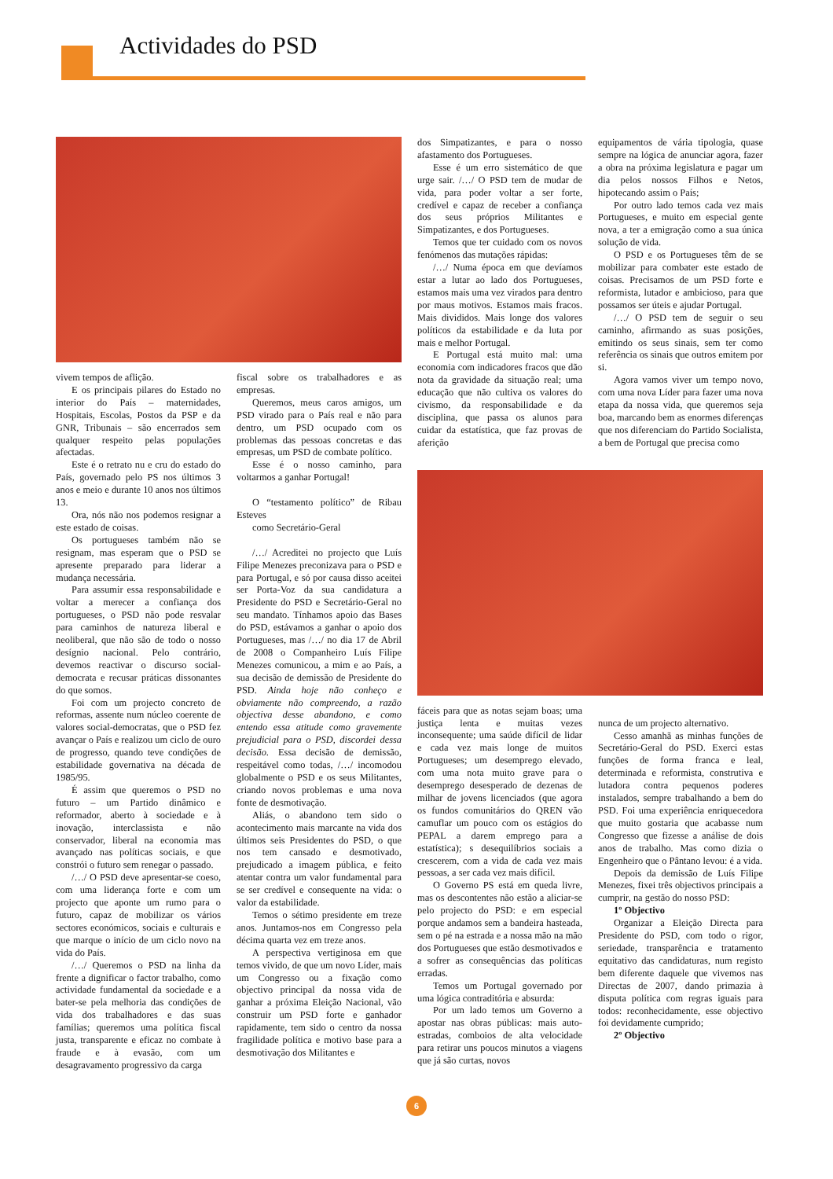Actividades do PSD
vivem tempos de aflição.
E os principais pilares do Estado no interior do País – maternidades, Hospitais, Escolas, Postos da PSP e da GNR, Tribunais – são encerrados sem qualquer respeito pelas populações afectadas.
Este é o retrato nu e cru do estado do País, governado pelo PS nos últimos 3 anos e meio e durante 10 anos nos últimos 13.
Ora, nós não nos podemos resignar a este estado de coisas.
Os portugueses também não se resignam, mas esperam que o PSD se apresente preparado para liderar a mudança necessária.
Para assumir essa responsabilidade e voltar a merecer a confiança dos portugueses, o PSD não pode resvalar para caminhos de natureza liberal e neoliberal, que não são de todo o nosso desígnio nacional. Pelo contrário, devemos reactivar o discurso social-democrata e recusar práticas dissonantes do que somos.
Foi com um projecto concreto de reformas, assente num núcleo coerente de valores social-democratas, que o PSD fez avançar o País e realizou um ciclo de ouro de progresso, quando teve condições de estabilidade governativa na década de 1985/95.
É assim que queremos o PSD no futuro – um Partido dinâmico e reformador, aberto à sociedade e à inovação, interclassista e não conservador, liberal na economia mas avançado nas políticas sociais, e que constrói o futuro sem renegar o passado.
/…/ O PSD deve apresentar-se coeso, com uma liderança forte e com um projecto que aponte um rumo para o futuro, capaz de mobilizar os vários sectores económicos, sociais e culturais e que marque o início de um ciclo novo na vida do País.
/…/ Queremos o PSD na linha da frente a dignificar o factor trabalho, como actividade fundamental da sociedade e a bater-se pela melhoria das condições de vida dos trabalhadores e das suas famílias; queremos uma política fiscal justa, transparente e eficaz no combate à fraude e à evasão, com um desagravamento progressivo da carga
fiscal sobre os trabalhadores e as empresas.
Queremos, meus caros amigos, um PSD virado para o País real e não para dentro, um PSD ocupado com os problemas das pessoas concretas e das empresas, um PSD de combate político.
Esse é o nosso caminho, para voltarmos a ganhar Portugal!
O “testamento político” de Ribau Esteves
como Secretário-Geral
/…/ Acreditei no projecto que Luís Filipe Menezes preconizava para o PSD e para Portugal, e só por causa disso aceitei ser Porta-Voz da sua candidatura a Presidente do PSD e Secretário-Geral no seu mandato. Tínhamos apoio das Bases do PSD, estávamos a ganhar o apoio dos Portugueses, mas /…/ no dia 17 de Abril de 2008 o Companheiro Luís Filipe Menezes comunicou, a mim e ao País, a sua decisão de demissão de Presidente do PSD. Ainda hoje não conheço e obviamente não compreendo, a razão objectiva desse abandono, e como entendo essa atitude como gravemente prejudicial para o PSD, discordei dessa decisão. Essa decisão de demissão, respeitável como todas, /…/ incomodou globalmente o PSD e os seus Militantes, criando novos problemas e uma nova fonte de desmotivação.
Aliás, o abandono tem sido o acontecimento mais marcante na vida dos últimos seis Presidentes do PSD, o que nos tem cansado e desmotivado, prejudicado a imagem pública, e feito atentar contra um valor fundamental para se ser credível e consequente na vida: o valor da estabilidade.
Temos o sétimo presidente em treze anos. Juntamos-nos em Congresso pela décima quarta vez em treze anos.
A perspectiva vertiginosa em que temos vivido, de que um novo Líder, mais um Congresso ou a fixação como objectivo principal da nossa vida de ganhar a próxima Eleição Nacional, vão construir um PSD forte e ganhador rapidamente, tem sido o centro da nossa fragilidade política e motivo base para a desmotivação dos Militantes e
dos Simpatizantes, e para o nosso afastamento dos Portugueses.
Esse é um erro sistemático de que urge sair. /…/ O PSD tem de mudar de vida, para poder voltar a ser forte, credível e capaz de receber a confiança dos seus próprios Militantes e Simpatizantes, e dos Portugueses.
Temos que ter cuidado com os novos fenómenos das mutações rápidas:
/…/ Numa época em que devíamos estar a lutar ao lado dos Portugueses, estamos mais uma vez virados para dentro por maus motivos. Estamos mais fracos. Mais divididos. Mais longe dos valores políticos da estabilidade e da luta por mais e melhor Portugal.
E Portugal está muito mal: uma economia com indicadores fracos que dão nota da gravidade da situação real; uma educação que não cultiva os valores do civismo, da responsabilidade e da disciplina, que passa os alunos para cuidar da estatística, que faz provas de aferição
fáceis para que as notas sejam boas; uma justiça lenta e muitas vezes inconsequente; uma saúde difícil de lidar e cada vez mais longe de muitos Portugueses; um desemprego elevado, com uma nota muito grave para o desemprego desesperado de dezenas de milhar de jovens licenciados (que agora os fundos comunitários do QREN vão camuflar um pouco com os estágios do PEPAL a darem emprego para a estatística); s desequilíbrios sociais a crescerem, com a vida de cada vez mais pessoas, a ser cada vez mais difícil.
O Governo PS está em queda livre, mas os descontentes não estão a aliciar-se pelo projecto do PSD: e em especial porque andamos sem a bandeira hasteada, sem o pé na estrada e a nossa mão na mão dos Portugueses que estão desmotivados e a sofrer as consequências das políticas erradas.
Temos um Portugal governado por uma lógica contraditória e absurda:
Por um lado temos um Governo a apostar nas obras públicas: mais auto-estradas, comboios de alta velocidade para retirar uns poucos minutos a viagens que já são curtas, novos
equipamentos de vária tipologia, quase sempre na lógica de anunciar agora, fazer a obra na próxima legislatura e pagar um dia pelos nossos Filhos e Netos, hipotecando assim o País;
Por outro lado temos cada vez mais Portugueses, e muito em especial gente nova, a ter a emigração como a sua única solução de vida.
O PSD e os Portugueses têm de se mobilizar para combater este estado de coisas. Precisamos de um PSD forte e reformista, lutador e ambicioso, para que possamos ser úteis e ajudar Portugal.
/…/ O PSD tem de seguir o seu caminho, afirmando as suas posições, emitindo os seus sinais, sem ter como referência os sinais que outros emitem por si.
Agora vamos viver um tempo novo, com uma nova Líder para fazer uma nova etapa da nossa vida, que queremos seja boa, marcando bem as enormes diferenças que nos diferenciam do Partido Socialista, a bem de Portugal que precisa como
nunca de um projecto alternativo.
Cesso amanhã as minhas funções de Secretário-Geral do PSD. Exerci estas funções de forma franca e leal, determinada e reformista, construtiva e lutadora contra pequenos poderes instalados, sempre trabalhando a bem do PSD. Foi uma experiência enriquecedora que muito gostaria que acabasse num Congresso que fizesse a análise de dois anos de trabalho. Mas como dizia o Engenheiro que o Pântano levou: é a vida.
Depois da demissão de Luís Filipe Menezes, fixei três objectivos principais a cumprir, na gestão do nosso PSD:
1º Objectivo
Organizar a Eleição Directa para Presidente do PSD, com todo o rigor, seriedade, transparência e tratamento equitativo das candidaturas, num registo bem diferente daquele que vivemos nas Directas de 2007, dando primazia à disputa política com regras iguais para todos: reconhecidamente, esse objectivo foi devidamente cumprido;
2º Objectivo
6